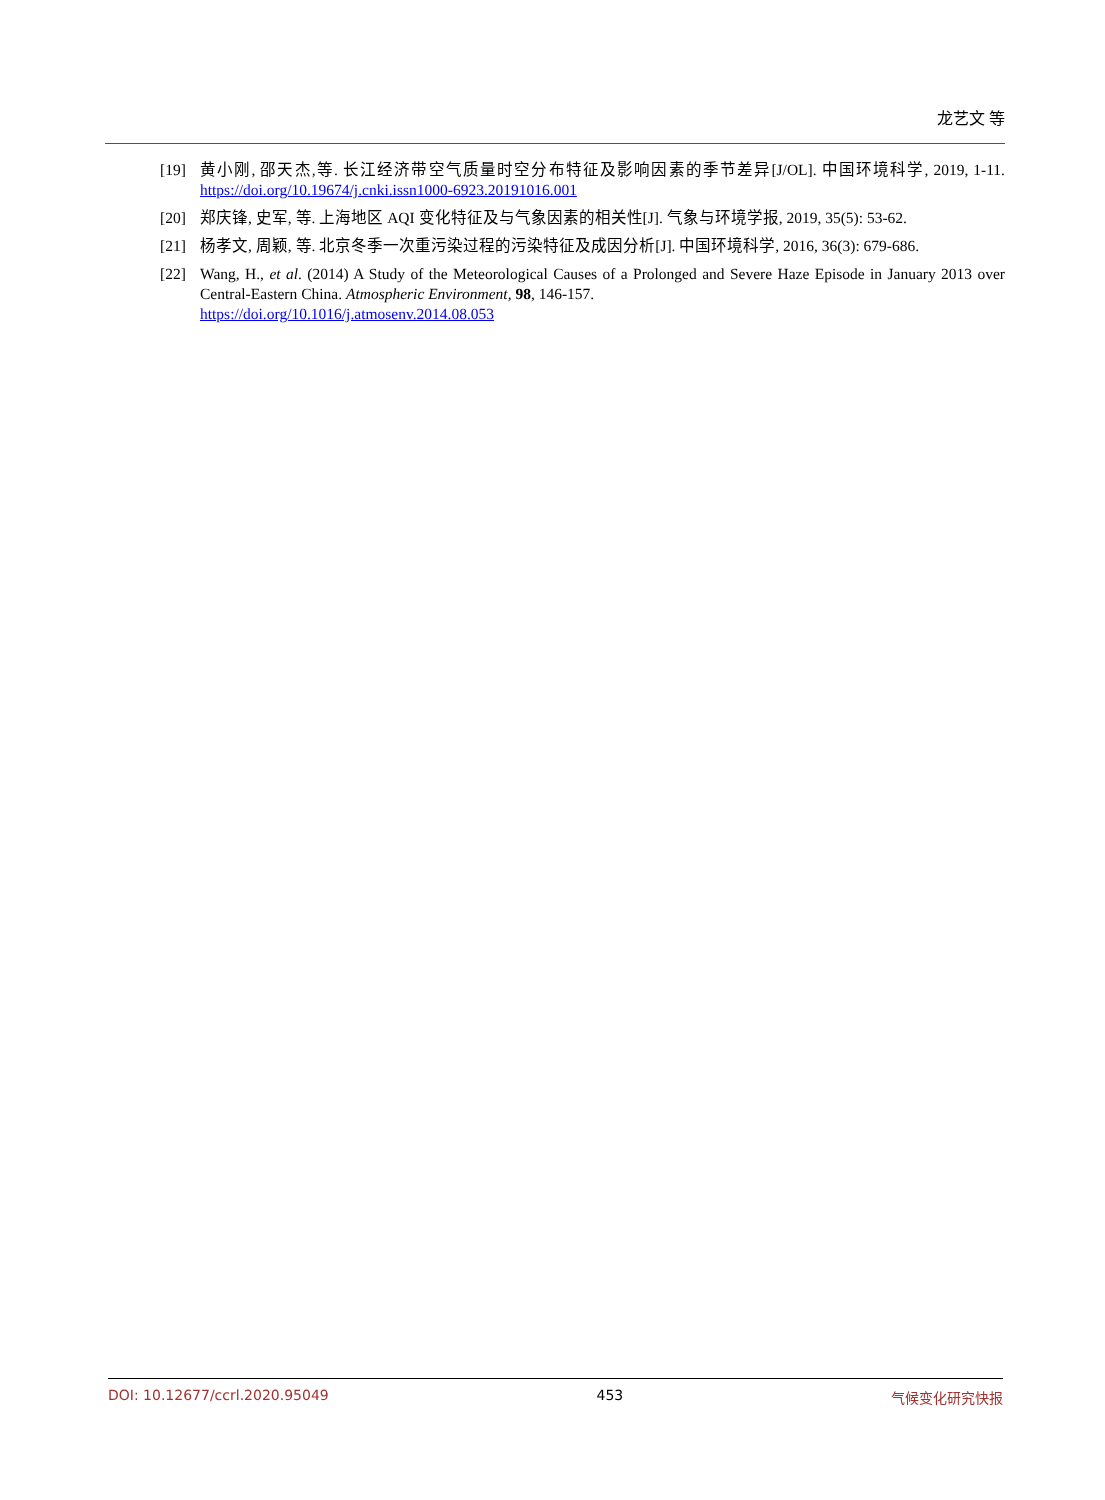龙艺文 等
[19] 黄小刚, 邵天杰,等. 长江经济带空气质量时空分布特征及影响因素的季节差异[J/OL]. 中国环境科学, 2019, 1-11. https://doi.org/10.19674/j.cnki.issn1000-6923.20191016.001
[20] 郑庆锋, 史军, 等. 上海地区 AQI 变化特征及与气象因素的相关性[J]. 气象与环境学报, 2019, 35(5): 53-62.
[21] 杨孝文, 周颖, 等. 北京冬季一次重污染过程的污染特征及成因分析[J]. 中国环境科学, 2016, 36(3): 679-686.
[22] Wang, H., et al. (2014) A Study of the Meteorological Causes of a Prolonged and Severe Haze Episode in January 2013 over Central-Eastern China. Atmospheric Environment, 98, 146-157.
https://doi.org/10.1016/j.atmosenv.2014.08.053
DOI: 10.12677/ccrl.2020.95049 453 气候变化研究快报